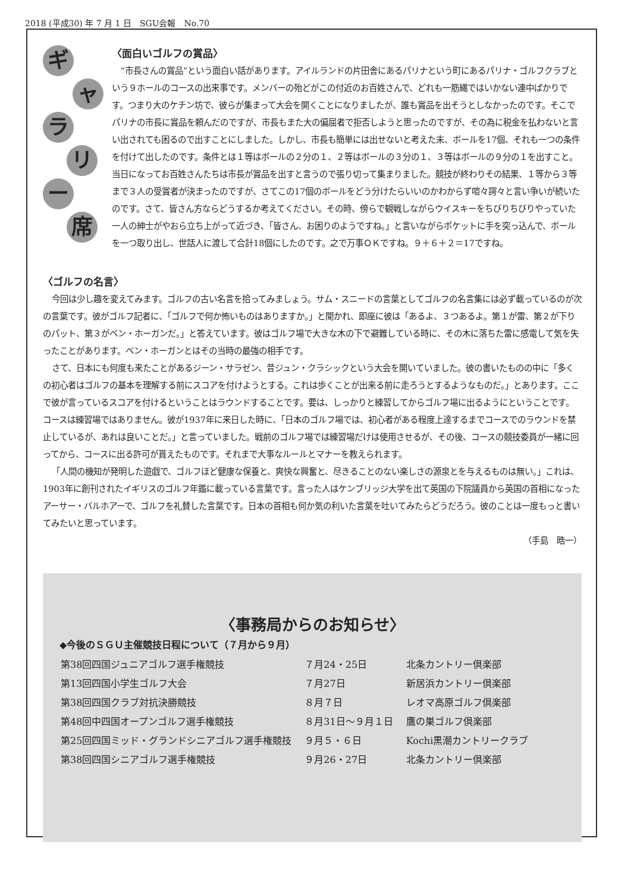2018 (平成30) 年 7 月 1 日　SGU会報　No.70
ギ
ャ
ラ
リ
ー
席
〈面白いゴルフの賞品〉
“市長さんの賞品”という面白い話があります。アイルランドの片田舎にあるパリナという町にあるパリナ・ゴルフクラブという９ホールのコースの出来事です。メンバーの殆どがこの付近のお百姓さんで、どれも一筋縄ではいかない連中ばかりです。つまり大のケチン坊で、彼らが集まって大会を開くことになりましたが、誰も賞品を出そうとしなかったのです。そこでパリナの市長に賞品を頼んだのですが、市長もまた大の偏屈者で拒否しようと思ったのですが、その為に税金を払わないと言い出されても困るので出すことにしました。しかし、市長も簡単には出せないと考えた末、ボールを17個、それも一つの条件を付けて出したのです。条件とは１等はボールの２分の１、２等はボールの３分の１、３等はボールの９分の１を出すこと。当日になってお百姓さんたちは市長が賞品を出すと言うので張り切って集まりました。競技が終わりその結果、１等から３等まで３人の受賞者が決まったのですが、さてこの17個のボールをどう分けたらいいのかわからず喧々諤々と言い争いが続いたのです。さて、皆さん方ならどうするか考えてください。その時、傍らで観戦しながらウイスキーをちびりちびりやっていた一人の紳士がやおら立ち上がって近づき、「皆さん、お困りのようですね。」と言いながらポケットに手を突っ込んで、ボールを一つ取り出し、世話人に渡して合計18個にしたのです。之で万事ＯＫですね。９＋６＋２＝17ですね。
〈ゴルフの名言〉
今回は少し趣を変えてみます。ゴルフの古い名言を拾ってみましょう。サム・スニードの言葉としてゴルフの名言集には必ず載っているのが次の言葉です。彼がゴルフ記者に、「ゴルフで何か怖いものはありますか。」と聞かれ、即座に彼は「あるよ、３つあるよ。第１が雷、第２が下りのパット、第３がベン・ホーガンだ。」と答えています。彼はゴルフ場で大きな木の下で避難している時に、その木に落ちた雷に感電して気を失ったことがあります。ベン・ホーガンとはその当時の最強の相手です。
さて、日本にも何度も来たことがあるジーン・サラゼン、昔ジュン・クラシックという大会を開いていました。彼の書いたものの中に「多くの初心者はゴルフの基本を理解する前にスコアを付けようとする。これは歩くことが出来る前に走ろうとするようなものだ。」とあります。ここで彼が言っているスコアを付けるということはラウンドすることです。要は、しっかりと練習してからゴルフ場に出るようにということです。コースは練習場ではありません。彼が1937年に来日した時に、「日本のゴルフ場では、初心者がある程度上達するまでコースでのラウンドを禁止しているが、あれは良いことだ。」と言っていました。戦前のゴルフ場では練習場だけは使用させるが、その後、コースの競技委員が一緒に回ってから、コースに出る許可が貰えたものです。それまで大事なルールとマナーを教えられます。
「人間の機知が発明した遊戯で、ゴルフほど健康な保養と、爽快な興奮と、尽きることのない楽しさの源泉とを与えるものは無い。」これは、1903年に創刊されたイギリスのゴルフ年鑑に載っている言葉です。言った人はケンブリッジ大学を出て英国の下院議員から英国の首相になったアーサー・バルホアーで、ゴルフを礼賛した言葉です。日本の首相も何か気の利いた言葉を吐いてみたらどうだろう。彼のことは一度もっと書いてみたいと思っています。
（手島　晧一）
〈事務局からのお知らせ〉
◆今後のＳＧＵ主催競技日程について（７月から９月）
| 第38回四国ジュニアゴルフ選手権競技 | ７月24・25日 | 北条カントリー倶楽部 |
| 第13回四国小学生ゴルフ大会 | ７月27日 | 新居浜カントリー倶楽部 |
| 第38回四国クラブ対抗決勝競技 | ８月７日 | レオマ高原ゴルフ倶楽部 |
| 第48回中四国オープンゴルフ選手権競技 | ８月31日～９月１日 | 鷹の巣ゴルフ倶楽部 |
| 第25回四国ミッド・グランドシニアゴルフ選手権競技 | ９月５・６日 | Kochi黒潮カントリークラブ |
| 第38回四国シニアゴルフ選手権競技 | ９月26・27日 | 北条カントリー倶楽部 |